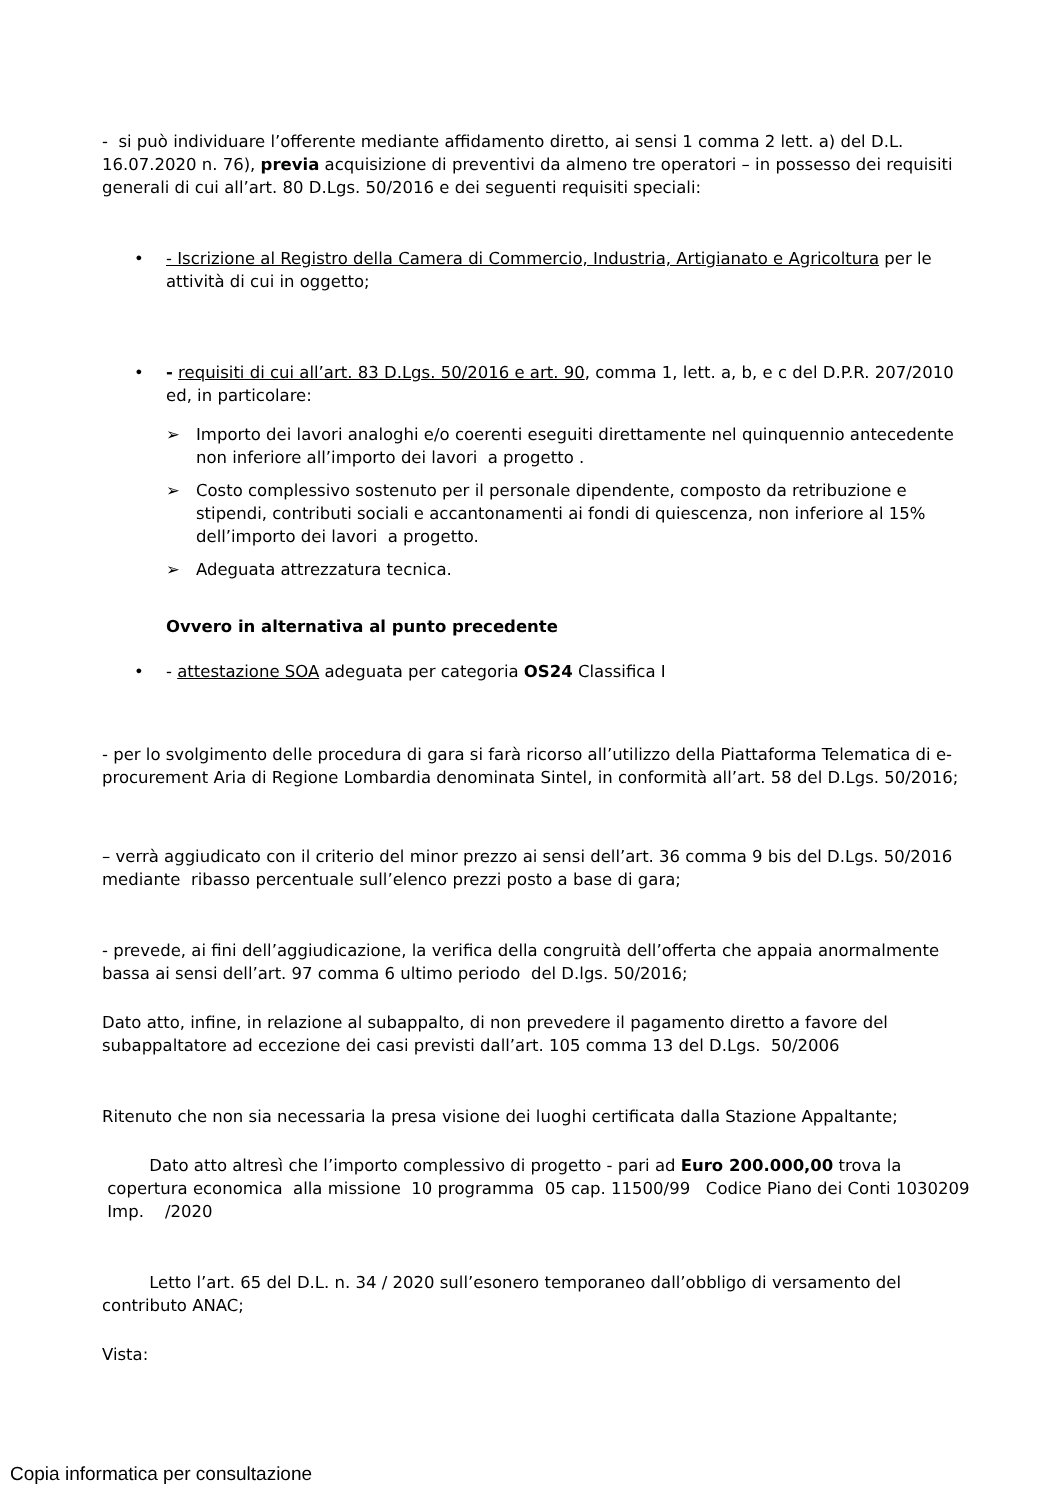- si può individuare l’offerente mediante affidamento diretto, ai sensi 1 comma 2 lett. a) del D.L. 16.07.2020 n. 76), previa acquisizione di preventivi da almeno tre operatori – in possesso dei requisiti generali di cui all’art. 80 D.Lgs. 50/2016 e dei seguenti requisiti speciali:
• - Iscrizione al Registro della Camera di Commercio, Industria, Artigianato e Agricoltura per le attività di cui in oggetto;
• - requisiti di cui all’art. 83 D.Lgs. 50/2016 e art. 90, comma 1, lett. a, b, e c del D.P.R. 207/2010 ed, in particolare:
➢ Importo dei lavori analoghi e/o coerenti eseguiti direttamente nel quinquennio antecedente non inferiore all’importo dei lavori a progetto .
➢ Costo complessivo sostenuto per il personale dipendente, composto da retribuzione e stipendi, contributi sociali e accantonamenti ai fondi di quiescenza, non inferiore al 15% dell’importo dei lavori a progetto.
➢ Adeguata attrezzatura tecnica.
Ovvero in alternativa al punto precedente
• - attestazione SOA adeguata per categoria OS24 Classifica I
- per lo svolgimento delle procedura di gara si farà ricorso all’utilizzo della Piattaforma Telematica di e-procurement Aria di Regione Lombardia denominata Sintel, in conformità all’art. 58 del D.Lgs. 50/2016;
– verrà aggiudicato con il criterio del minor prezzo ai sensi dell’art. 36 comma 9 bis del D.Lgs. 50/2016 mediante ribasso percentuale sull’elenco prezzi posto a base di gara;
- prevede, ai fini dell’aggiudicazione, la verifica della congruità dell’offerta che appaia anormalmente bassa ai sensi dell’art. 97 comma 6 ultimo periodo del D.lgs. 50/2016;
Dato atto, infine, in relazione al subappalto, di non prevedere il pagamento diretto a favore del subappaltatore ad eccezione dei casi previsti dall’art. 105 comma 13 del D.Lgs. 50/2006
Ritenuto che non sia necessaria la presa visione dei luoghi certificata dalla Stazione Appaltante;
Dato atto altresì che l’importo complessivo di progetto - pari ad Euro 200.000,00 trova la copertura economica alla missione 10 programma 05 cap. 11500/99 Codice Piano dei Conti 1030209 Imp. /2020
Letto l’art. 65 del D.L. n. 34 / 2020 sull’esonero temporaneo dall’obbligo di versamento del contributo ANAC;
Vista:
Copia informatica per consultazione